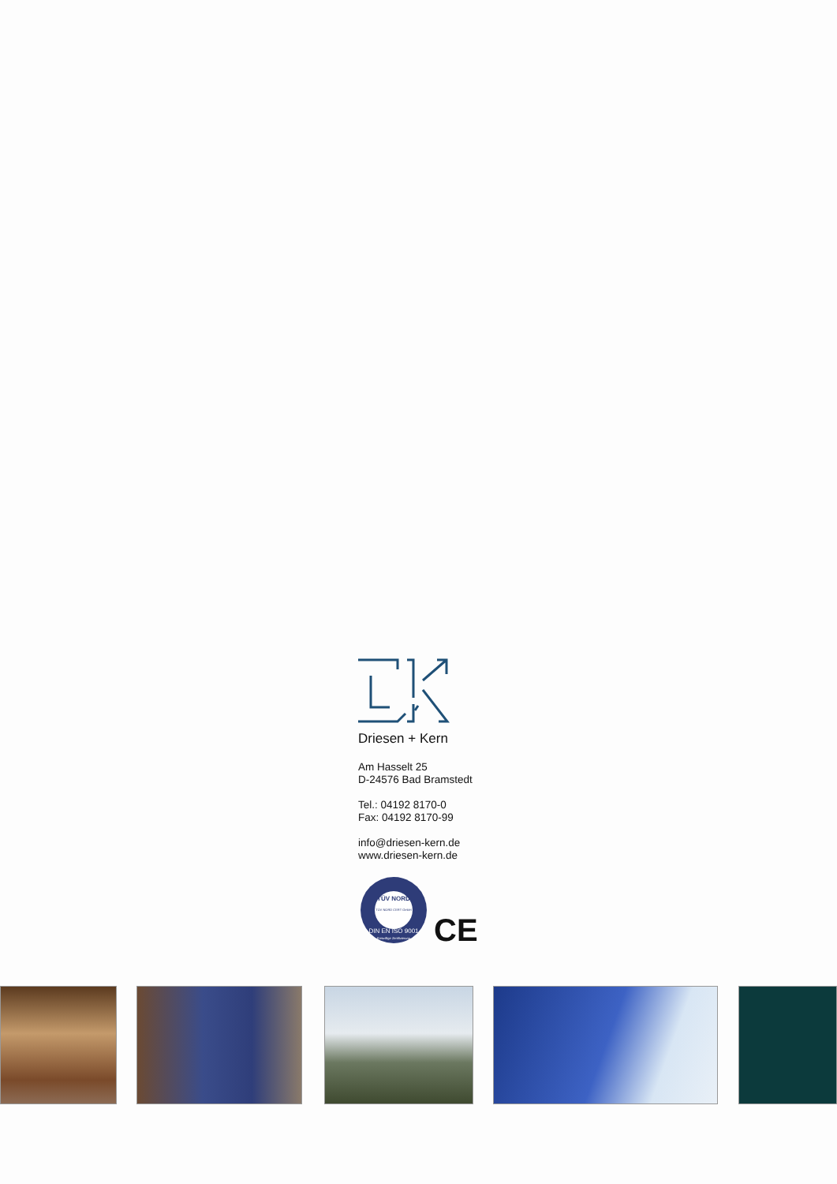Driesen + Kern
Am Hasselt 25
D-24576 Bad Bramstedt
Tel.: 04192 8170-0
Fax: 04192 8170-99
info@driesen-kern.de
www.driesen-kern.de
TÜV NORD
TÜV NORD CERT GmbH
DIN EN ISO 9001
Freiwillige Zertifizierung
CE